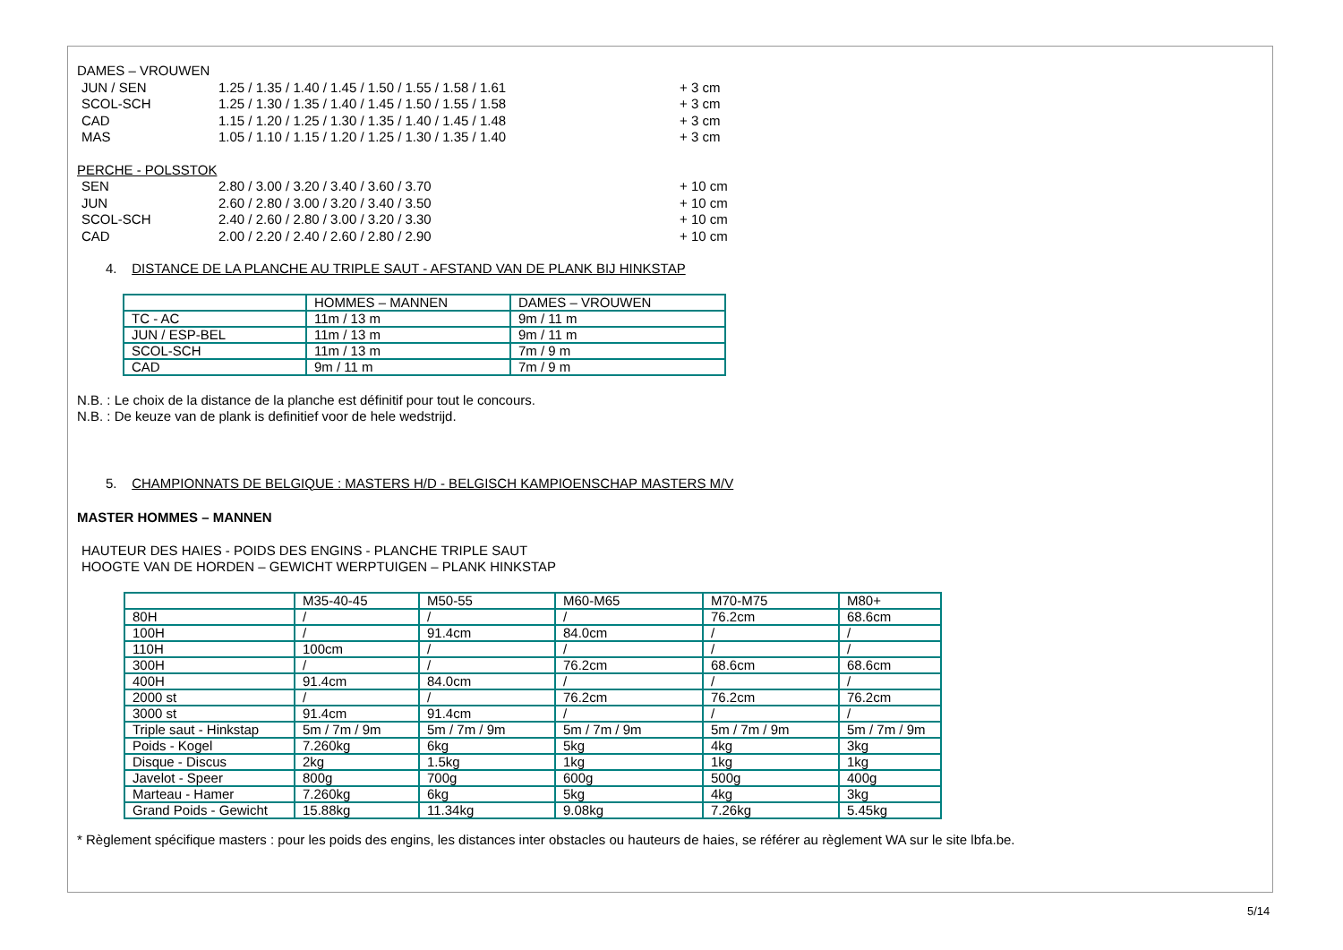DAMES – VROUWEN
JUN / SEN 1.25 / 1.35 / 1.40 / 1.45 / 1.50 / 1.55 / 1.58 / 1.61 + 3 cm
SCOL-SCH 1.25 / 1.30 / 1.35 / 1.40 / 1.45 / 1.50 / 1.55 / 1.58 + 3 cm
CAD 1.15 / 1.20 / 1.25 / 1.30 / 1.35 / 1.40 / 1.45 / 1.48 + 3 cm
MAS 1.05 / 1.10 / 1.15 / 1.20 / 1.25 / 1.30 / 1.35 / 1.40 + 3 cm
PERCHE - POLSSTOK
SEN 2.80 / 3.00 / 3.20 / 3.40 / 3.60 / 3.70 + 10 cm
JUN 2.60 / 2.80 / 3.00 / 3.20 / 3.40 / 3.50 + 10 cm
SCOL-SCH 2.40 / 2.60 / 2.80 / 3.00 / 3.20 / 3.30 + 10 cm
CAD 2.00 / 2.20 / 2.40 / 2.60 / 2.80 / 2.90 + 10 cm
4. DISTANCE DE LA PLANCHE AU TRIPLE SAUT - AFSTAND VAN DE PLANK BIJ HINKSTAP
| | HOMMES – MANNEN | DAMES – VROUWEN |
| TC - AC | 11m / 13 m | 9m / 11 m |
| JUN / ESP-BEL | 11m / 13 m | 9m / 11 m |
| SCOL-SCH | 11m / 13 m | 7m / 9 m |
| CAD | 9m / 11 m | 7m / 9 m |
N.B. : Le choix de la distance de la planche est définitif pour tout le concours.
N.B. : De keuze van de plank is definitief voor de hele wedstrijd.
5. CHAMPIONNATS DE BELGIQUE : MASTERS H/D - BELGISCH KAMPIOENSCHAP MASTERS M/V
MASTER HOMMES – MANNEN
HAUTEUR DES HAIES - POIDS DES ENGINS - PLANCHE TRIPLE SAUT
HOOGTE VAN DE HORDEN – GEWICHT WERPTUIGEN – PLANK HINKSTAP
| | M35-40-45 | M50-55 | M60-M65 | M70-M75 | M80+ |
| 80H | / | / | / | 76.2cm | 68.6cm |
| 100H | / | 91.4cm | 84.0cm | / | / |
| 110H | 100cm | / | / | / | / |
| 300H | / | / | 76.2cm | 68.6cm | 68.6cm |
| 400H | 91.4cm | 84.0cm | / | / | / |
| 2000 st | / | / | 76.2cm | 76.2cm | 76.2cm |
| 3000 st | 91.4cm | 91.4cm | / | / | / |
| Triple saut - Hinkstap | 5m / 7m / 9m | 5m / 7m / 9m | 5m / 7m / 9m | 5m / 7m / 9m | 5m / 7m / 9m |
| Poids - Kogel | 7.260kg | 6kg | 5kg | 4kg | 3kg |
| Disque - Discus | 2kg | 1.5kg | 1kg | 1kg | 1kg |
| Javelot - Speer | 800g | 700g | 600g | 500g | 400g |
| Marteau - Hamer | 7.260kg | 6kg | 5kg | 4kg | 3kg |
| Grand Poids - Gewicht | 15.88kg | 11.34kg | 9.08kg | 7.26kg | 5.45kg |
* Règlement spécifique masters : pour les poids des engins, les distances inter obstacles ou hauteurs de haies, se référer au règlement WA sur le site lbfa.be.
5/14